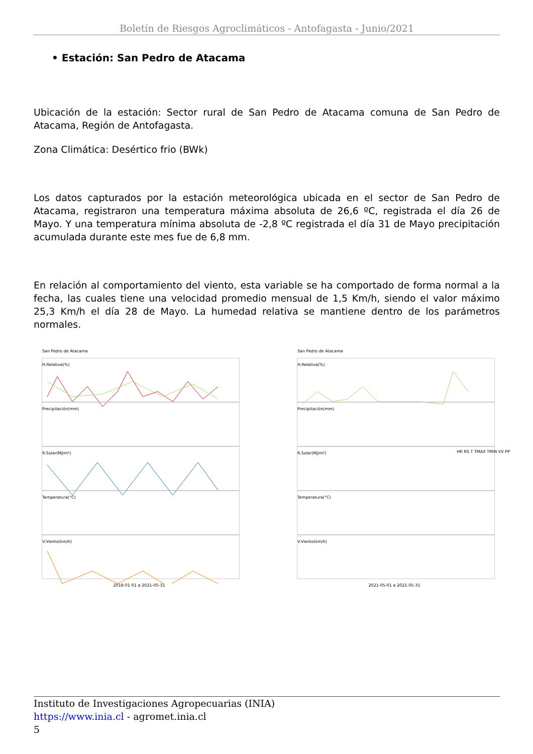Boletín de Riesgos Agroclimáticos - Antofagasta - Junio/2021
• Estación: San Pedro de Atacama
Ubicación de la estación: Sector rural de San Pedro de Atacama comuna de San Pedro de Atacama, Región de Antofagasta.
Zona Climática: Desértico frio (BWk)
Los datos capturados por la estación meteorológica ubicada en el sector de San Pedro de Atacama, registraron una temperatura máxima absoluta de 26,6 ºC, registrada el día 26 de Mayo. Y una temperatura mínima absoluta de -2,8 ºC registrada el día 31 de Mayo precipitación acumulada durante este mes fue de 6,8 mm.
En relación al comportamiento del viento, esta variable se ha comportado de forma normal a la fecha, las cuales tiene una velocidad promedio mensual de 1,5 Km/h, siendo el valor máximo 25,3 Km/h el día 28 de Mayo. La humedad relativa se mantiene dentro de los parámetros normales.
San Pedro de Atacama
H.Relativa(%)
Precipitación(mm)
R.Solar(MJ/m²)
Temperatura(°C)
V.Viento(km/h)
2018-01-01 a 2021-05-31
San Pedro de Atacama
H.Relativa(%)
Precipitación(mm)
R.Solar(MJ/m²)
Temperatura(°C)
V.Viento(km/h)
2021-05-01 a 2021-05-31
HR RS T TMAX TMIN VV PP
Instituto de Investigaciones Agropecuarias (INIA)
https://www.inia.cl - agromet.inia.cl
5